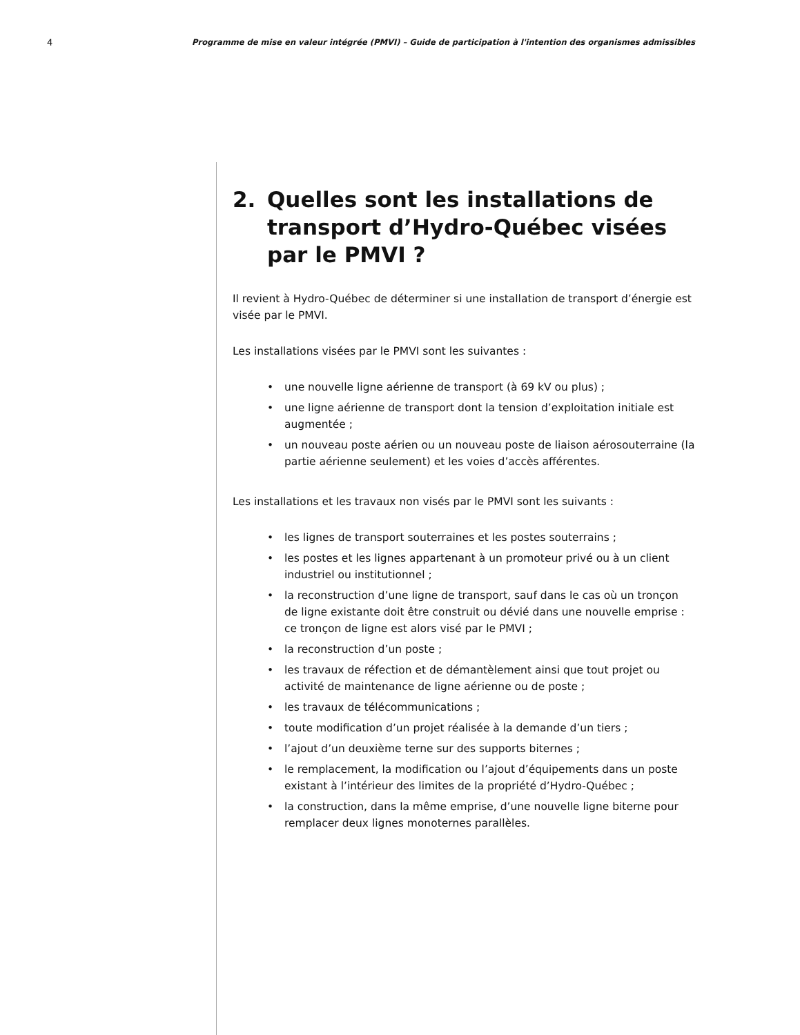4 Programme de mise en valeur intégrée (PMVI) – Guide de participation à l'intention des organismes admissibles
2. Quelles sont les installations de transport d’Hydro-Québec visées par le PMVI ?
Il revient à Hydro-Québec de déterminer si une installation de transport d’énergie est visée par le PMVI.
Les installations visées par le PMVI sont les suivantes :
• une nouvelle ligne aérienne de transport (à 69 kV ou plus) ;
• une ligne aérienne de transport dont la tension d’exploitation initiale est augmentée ;
• un nouveau poste aérien ou un nouveau poste de liaison aérosouterraine (la partie aérienne seulement) et les voies d’accès afférentes.
Les installations et les travaux non visés par le PMVI sont les suivants :
• les lignes de transport souterraines et les postes souterrains ;
• les postes et les lignes appartenant à un promoteur privé ou à un client industriel ou institutionnel ;
• la reconstruction d’une ligne de transport, sauf dans le cas où un tronçon de ligne existante doit être construit ou dévié dans une nouvelle emprise : ce tronçon de ligne est alors visé par le PMVI ;
• la reconstruction d’un poste ;
• les travaux de réfection et de démantèlement ainsi que tout projet ou activité de maintenance de ligne aérienne ou de poste ;
• les travaux de télécommunications ;
• toute modification d’un projet réalisée à la demande d’un tiers ;
• l’ajout d’un deuxième terne sur des supports biternes ;
• le remplacement, la modification ou l’ajout d’équipements dans un poste existant à l’intérieur des limites de la propriété d’Hydro-Québec ;
• la construction, dans la même emprise, d’une nouvelle ligne biterne pour remplacer deux lignes monoternes parallèles.